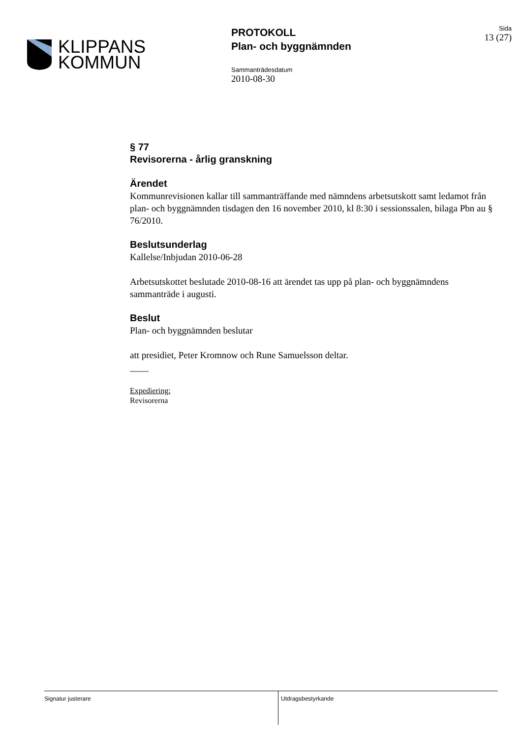KLIPPANS
KOMMUN
PROTOKOLL
Plan- och byggnämnden
Sammanträdesdatum
2010-08-30
Sida
13 (27)
§ 77
Revisorerna - årlig granskning
Ärendet
Kommunrevisionen kallar till sammanträffande med nämndens arbetsutskott samt ledamot från plan- och byggnämnden tisdagen den 16 november 2010, kl 8:30 i sessionssalen, bilaga Pbn au § 76/2010.
Beslutsunderlag
Kallelse/Inbjudan 2010-06-28
Arbetsutskottet beslutade 2010-08-16 att ärendet tas upp på plan- och byggnämndens sammanträde i augusti.
Beslut
Plan- och byggnämnden beslutar
att presidiet, Peter Kromnow och Rune Samuelsson deltar.
____
Expediering:
Revisorerna
Signatur justerare Utdragsbestyrkande